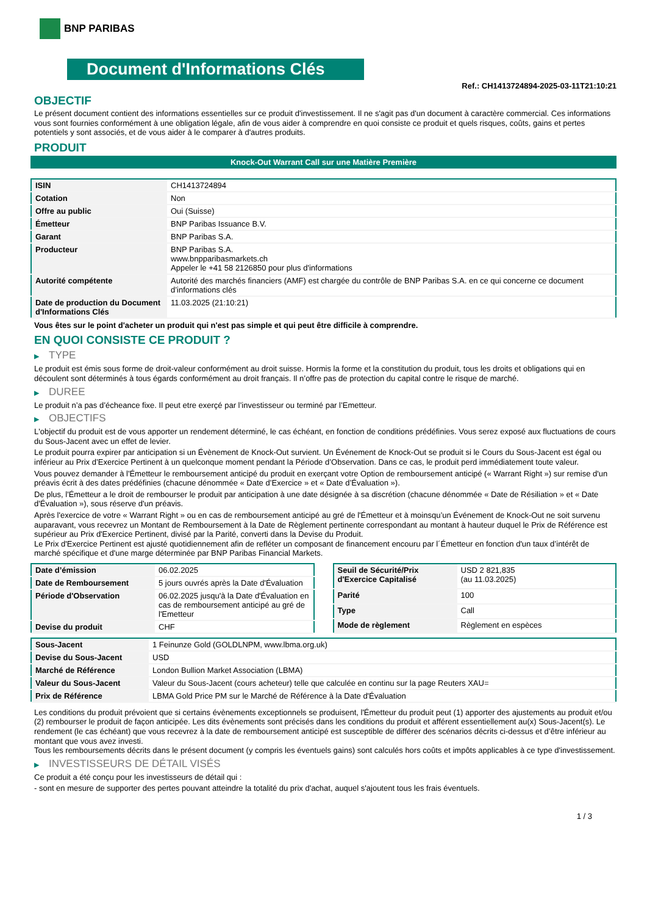BNP PARIBAS
Document d'Informations Clés
Ref.: CH1413724894-2025-03-11T21:10:21
OBJECTIF
Le présent document contient des informations essentielles sur ce produit d'investissement. Il ne s'agit pas d'un document à caractère commercial. Ces informations vous sont fournies conformément à une obligation légale, afin de vous aider à comprendre en quoi consiste ce produit et quels risques, coûts, gains et pertes potentiels y sont associés, et de vous aider à le comparer à d'autres produits.
PRODUIT
Knock-Out Warrant Call sur une Matière Première
| ISIN | CH1413724894 |
| Cotation | Non |
| Offre au public | Oui (Suisse) |
| Émetteur | BNP Paribas Issuance B.V. |
| Garant | BNP Paribas S.A. |
| Producteur | BNP Paribas S.A. www.bnpparibasmarkets.ch Appeler le +41 58 2126850 pour plus d'informations |
| Autorité compétente | Autorité des marchés financiers (AMF) est chargée du contrôle de BNP Paribas S.A. en ce qui concerne ce document d’informations clés |
| Date de production du Document d'Informations Clés | 11.03.2025 (21:10:21) |
Vous êtes sur le point d'acheter un produit qui n'est pas simple et qui peut être difficile à comprendre.
EN QUOI CONSISTE CE PRODUIT ?
▶ TYPE
Le produit est émis sous forme de droit-valeur conformément au droit suisse. Hormis la forme et la constitution du produit, tous les droits et obligations qui en découlent sont déterminés à tous égards conformément au droit français. Il n’offre pas de protection du capital contre le risque de marché.
▶ DUREE
Le produit n’a pas d’écheance fixe. Il peut etre exerçé par l’investisseur ou terminé par l’Emetteur.
▶ OBJECTIFS
L'objectif du produit est de vous apporter un rendement déterminé, le cas échéant, en fonction de conditions prédéfinies. Vous serez exposé aux fluctuations de cours du Sous-Jacent avec un effet de levier.
Le produit pourra expirer par anticipation si un Évènement de Knock-Out survient. Un Événement de Knock-Out se produit si le Cours du Sous-Jacent est égal ou inférieur au Prix d’Exercice Pertinent à un quelconque moment pendant la Période d’Observation. Dans ce cas, le produit perd immédiatement toute valeur.
Vous pouvez demander à l'Émetteur le remboursement anticipé du produit en exerçant votre Option de remboursement anticipé (« Warrant Right ») sur remise d'un préavis écrit à des dates prédéfinies (chacune dénommée « Date d’Exercice » et « Date d’Évaluation »).
De plus, l'Émetteur a le droit de rembourser le produit par anticipation à une date désignée à sa discrétion (chacune dénommée « Date de Résiliation » et « Date d'Évaluation »), sous réserve d'un préavis.
Après l'exercice de votre « Warrant Right » ou en cas de remboursement anticipé au gré de l'Émetteur et à moinsqu’un Événement de Knock-Out ne soit survenu auparavant, vous recevrez un Montant de Remboursement à la Date de Règlement pertinente correspondant au montant à hauteur duquel le Prix de Référence est supérieur au Prix d'Exercice Pertinent, divisé par la Parité, converti dans la Devise du Produit.
Le Prix d'Exercice Pertinent est ajusté quotidiennement afin de refléter un composant de financement encouru par l´Émetteur en fonction d'un taux d’intérêt de marché spécifique et d'une marge déterminée par BNP Paribas Financial Markets.
| Date d’émission | 06.02.2025 |
| Date de Remboursement | 5 jours ouvrés après la Date d'Évaluation |
| Période d'Observation | 06.02.2025 jusqu'à la Date d'Évaluation en cas de remboursement anticipé au gré de l'Emetteur |
| Devise du produit | CHF |
| Seuil de Sécurité/Prix d'Exercice Capitalisé | USD 2 821,835 (au 11.03.2025) |
| Parité | 100 |
| Type | Call |
| Mode de règlement | Règlement en espèces |
| Sous-Jacent | 1 Feinunze Gold (GOLDLNPM, www.lbma.org.uk) |
| Devise du Sous-Jacent | USD |
| Marché de Référence | London Bullion Market Association (LBMA) |
| Valeur du Sous-Jacent | Valeur du Sous-Jacent (cours acheteur) telle que calculée en continu sur la page Reuters XAU= |
| Prix de Référence | LBMA Gold Price PM sur le Marché de Référence à la Date d'Évaluation |
Les conditions du produit prévoient que si certains évènements exceptionnels se produisent, l'Émetteur du produit peut (1) apporter des ajustements au produit et/ou (2) rembourser le produit de façon anticipée. Les dits évènements sont précisés dans les conditions du produit et afférent essentiellement au(x) Sous-Jacent(s). Le rendement (le cas échéant) que vous recevrez à la date de remboursement anticipé est susceptible de différer des scénarios décrits ci-dessus et d’être inférieur au montant que vous avez investi.
Tous les remboursements décrits dans le présent document (y compris les éventuels gains) sont calculés hors coûts et impôts applicables à ce type d'investissement.
▶ INVESTISSEURS DE DÉTAIL VISÉS
Ce produit a été conçu pour les investisseurs de détail qui :
- sont en mesure de supporter des pertes pouvant atteindre la totalité du prix d'achat, auquel s'ajoutent tous les frais éventuels.
1 / 3